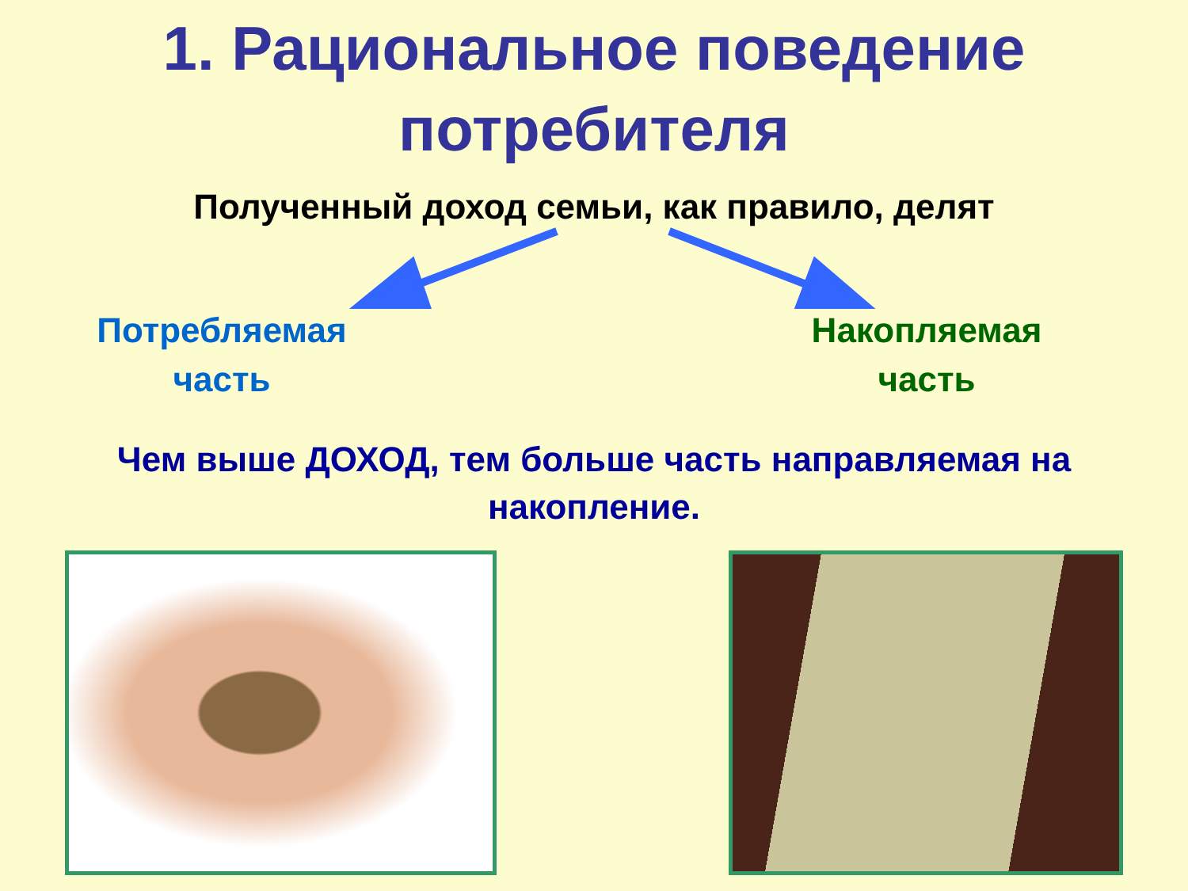1. Рациональное поведение потребителя
Полученный доход семьи, как правило, делят
Потребляемая часть
Накопляемая часть
Чем выше ДОХОД, тем больше часть направляемая на накопление.